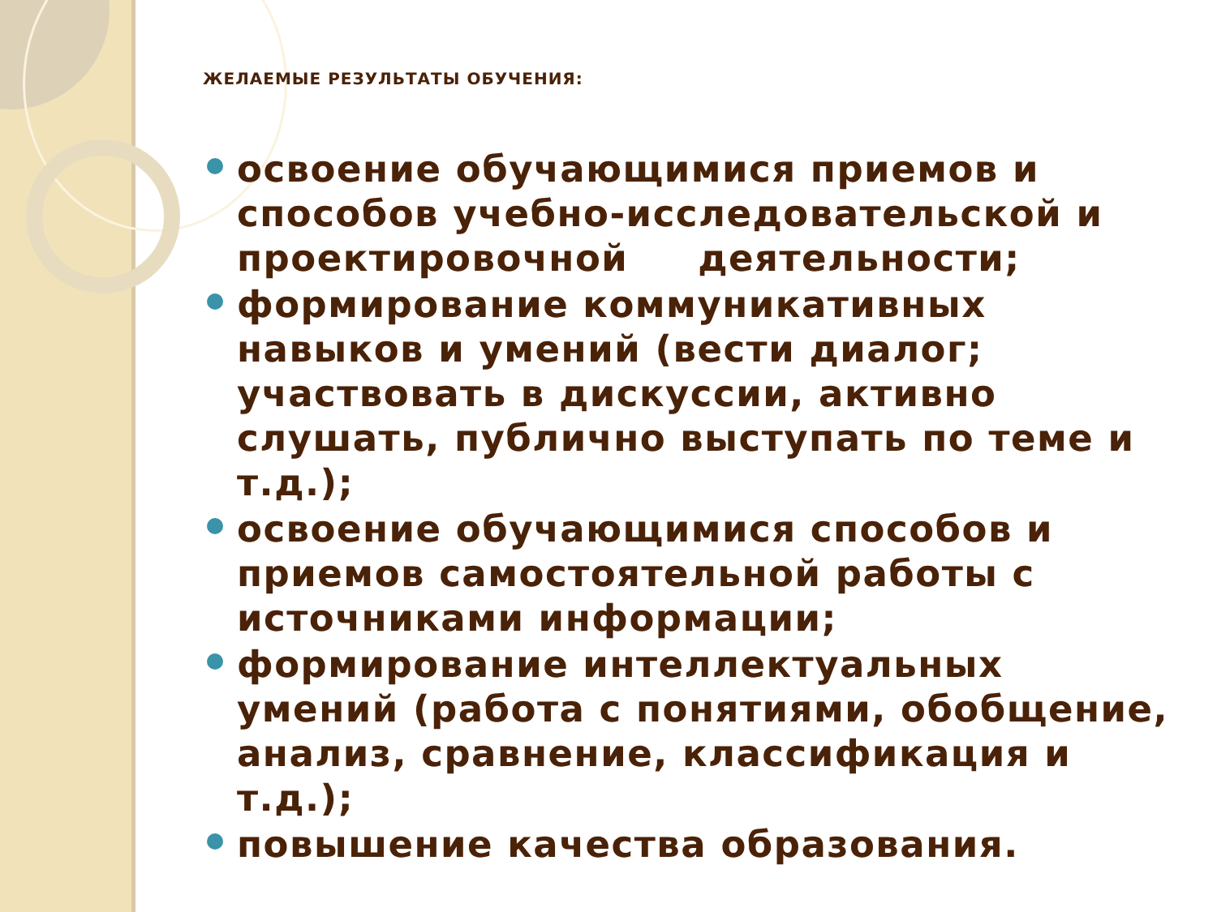ЖЕЛАЕМЫЕ РЕЗУЛЬТАТЫ ОБУЧЕНИЯ:
освоение обучающимися приемов и способов учебно-исследовательской и проектировочной деятельности;
формирование коммуникативных навыков и умений (вести диалог; участвовать в дискуссии, активно слушать, публично выступать по теме и т.д.);
освоение обучающимися способов и приемов самостоятельной работы с источниками информации;
формирование интеллектуальных умений (работа с понятиями, обобщение, анализ, сравнение, классификация и т.д.);
повышение качества образования.